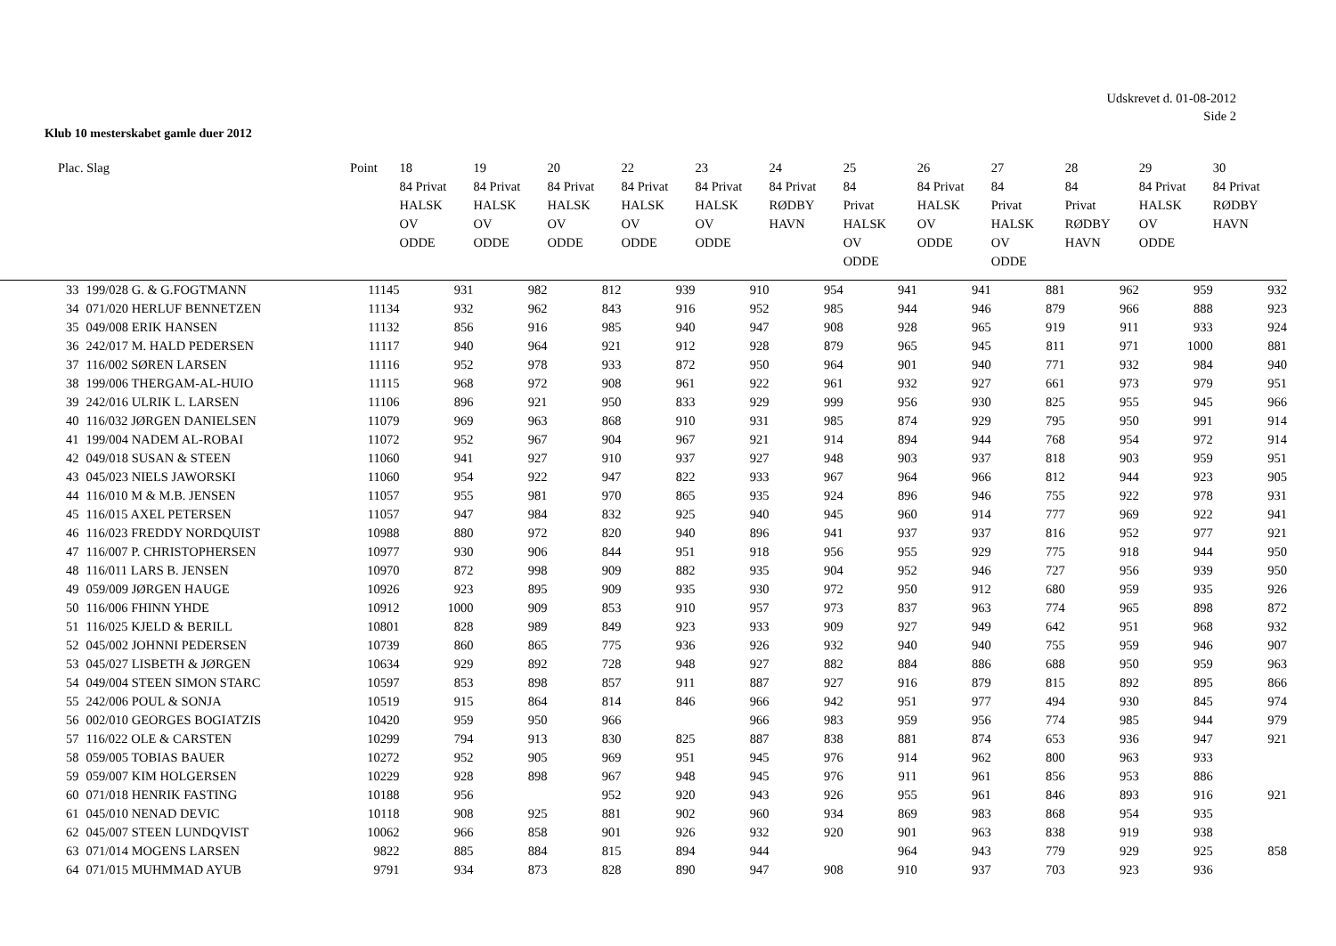Udskrevet d. 01-08-2012
Side 2
Klub 10 mesterskabet gamle duer 2012
| Plac. Slag | | Point | 18 84 Privat HALSK OV ODDE | 19 84 Privat HALSK OV ODDE | 20 84 Privat HALSK OV ODDE | 22 84 Privat HALSK OV ODDE | 23 84 Privat HALSK OV ODDE | 24 84 Privat RØDBY HAVN | 25 84 Privat HALSK OV ODDE | 26 84 Privat HALSK OV ODDE | 27 84 Privat HALSK OV ODDE | 28 84 Privat RØDBY HAVN | 29 84 Privat HALSK OV ODDE | 30 84 Privat RØDBY HAVN |
| --- | --- | --- | --- | --- | --- | --- | --- | --- | --- | --- | --- | --- | --- | --- |
| 33 | 199/028 G. & G.FOGTMANN | 11145 | 931 | 982 | 812 | 939 | 910 | 954 | 941 | 941 | 881 | 962 | 959 | 932 |
| 34 | 071/020 HERLUF BENNETZEN | 11134 | 932 | 962 | 843 | 916 | 952 | 985 | 944 | 946 | 879 | 966 | 888 | 923 |
| 35 | 049/008 ERIK HANSEN | 11132 | 856 | 916 | 985 | 940 | 947 | 908 | 928 | 965 | 919 | 911 | 933 | 924 |
| 36 | 242/017 M. HALD PEDERSEN | 11117 | 940 | 964 | 921 | 912 | 928 | 879 | 965 | 945 | 811 | 971 | 1000 | 881 |
| 37 | 116/002 SØREN LARSEN | 11116 | 952 | 978 | 933 | 872 | 950 | 964 | 901 | 940 | 771 | 932 | 984 | 940 |
| 38 | 199/006 THERGAM-AL-HUIO | 11115 | 968 | 972 | 908 | 961 | 922 | 961 | 932 | 927 | 661 | 973 | 979 | 951 |
| 39 | 242/016 ULRIK L. LARSEN | 11106 | 896 | 921 | 950 | 833 | 929 | 999 | 956 | 930 | 825 | 955 | 945 | 966 |
| 40 | 116/032 JØRGEN DANIELSEN | 11079 | 969 | 963 | 868 | 910 | 931 | 985 | 874 | 929 | 795 | 950 | 991 | 914 |
| 41 | 199/004 NADEM AL-ROBAI | 11072 | 952 | 967 | 904 | 967 | 921 | 914 | 894 | 944 | 768 | 954 | 972 | 914 |
| 42 | 049/018 SUSAN & STEEN | 11060 | 941 | 927 | 910 | 937 | 927 | 948 | 903 | 937 | 818 | 903 | 959 | 951 |
| 43 | 045/023 NIELS JAWORSKI | 11060 | 954 | 922 | 947 | 822 | 933 | 967 | 964 | 966 | 812 | 944 | 923 | 905 |
| 44 | 116/010 M & M.B. JENSEN | 11057 | 955 | 981 | 970 | 865 | 935 | 924 | 896 | 946 | 755 | 922 | 978 | 931 |
| 45 | 116/015 AXEL PETERSEN | 11057 | 947 | 984 | 832 | 925 | 940 | 945 | 960 | 914 | 777 | 969 | 922 | 941 |
| 46 | 116/023 FREDDY NORDQUIST | 10988 | 880 | 972 | 820 | 940 | 896 | 941 | 937 | 937 | 816 | 952 | 977 | 921 |
| 47 | 116/007 P. CHRISTOPHERSEN | 10977 | 930 | 906 | 844 | 951 | 918 | 956 | 955 | 929 | 775 | 918 | 944 | 950 |
| 48 | 116/011 LARS B. JENSEN | 10970 | 872 | 998 | 909 | 882 | 935 | 904 | 952 | 946 | 727 | 956 | 939 | 950 |
| 49 | 059/009 JØRGEN HAUGE | 10926 | 923 | 895 | 909 | 935 | 930 | 972 | 950 | 912 | 680 | 959 | 935 | 926 |
| 50 | 116/006 FHINN YHDE | 10912 | 1000 | 909 | 853 | 910 | 957 | 973 | 837 | 963 | 774 | 965 | 898 | 872 |
| 51 | 116/025 KJELD & BERILL | 10801 | 828 | 989 | 849 | 923 | 933 | 909 | 927 | 949 | 642 | 951 | 968 | 932 |
| 52 | 045/002 JOHNNI PEDERSEN | 10739 | 860 | 865 | 775 | 936 | 926 | 932 | 940 | 940 | 755 | 959 | 946 | 907 |
| 53 | 045/027 LISBETH & JØRGEN | 10634 | 929 | 892 | 728 | 948 | 927 | 882 | 884 | 886 | 688 | 950 | 959 | 963 |
| 54 | 049/004 STEEN SIMON STARC | 10597 | 853 | 898 | 857 | 911 | 887 | 927 | 916 | 879 | 815 | 892 | 895 | 866 |
| 55 | 242/006 POUL & SONJA | 10519 | 915 | 864 | 814 | 846 | 966 | 942 | 951 | 977 | 494 | 930 | 845 | 974 |
| 56 | 002/010 GEORGES BOGIATZIS | 10420 | 959 | 950 | 966 | | 966 | 983 | 959 | 956 | 774 | 985 | 944 | 979 |
| 57 | 116/022 OLE & CARSTEN | 10299 | 794 | 913 | 830 | 825 | 887 | 838 | 881 | 874 | 653 | 936 | 947 | 921 |
| 58 | 059/005 TOBIAS BAUER | 10272 | 952 | 905 | 969 | 951 | 945 | 976 | 914 | 962 | 800 | 963 | 933 | |
| 59 | 059/007 KIM HOLGERSEN | 10229 | 928 | 898 | 967 | 948 | 945 | 976 | 911 | 961 | 856 | 953 | 886 | |
| 60 | 071/018 HENRIK FASTING | 10188 | 956 | | 952 | 920 | 943 | 926 | 955 | 961 | 846 | 893 | 916 | 921 |
| 61 | 045/010 NENAD DEVIC | 10118 | 908 | 925 | 881 | 902 | 960 | 934 | 869 | 983 | 868 | 954 | 935 | |
| 62 | 045/007 STEEN LUNDQVIST | 10062 | 966 | 858 | 901 | 926 | 932 | 920 | 901 | 963 | 838 | 919 | 938 | |
| 63 | 071/014 MOGENS LARSEN | 9822 | 885 | 884 | 815 | 894 | 944 | | 964 | 943 | 779 | 929 | 925 | 858 |
| 64 | 071/015 MUHMMAD AYUB | 9791 | 934 | 873 | 828 | 890 | 947 | 908 | 910 | 937 | 703 | 923 | 936 | |